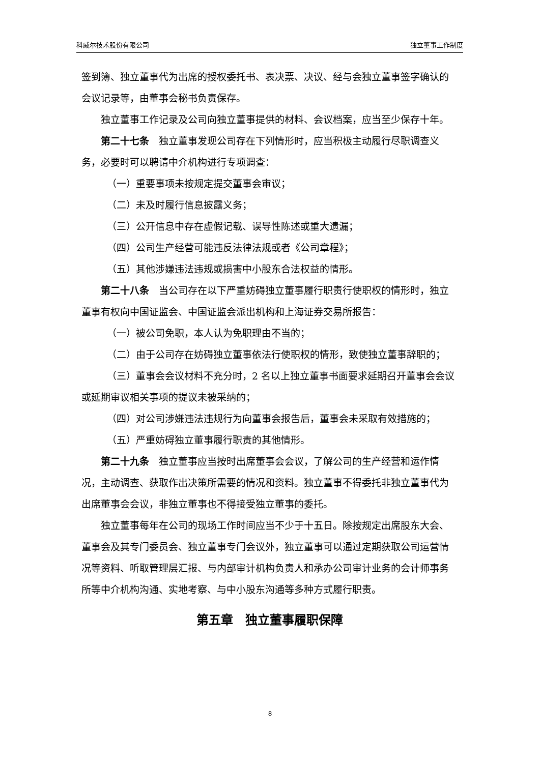科威尔技术股份有限公司 独立董事工作制度
签到簿、独立董事代为出席的授权委托书、表决票、决议、经与会独立董事签字确认的会议记录等，由董事会秘书负责保存。
独立董事工作记录及公司向独立董事提供的材料、会议档案，应当至少保存十年。
第二十七条　独立董事发现公司存在下列情形时，应当积极主动履行尽职调查义务，必要时可以聘请中介机构进行专项调查：
（一）重要事项未按规定提交董事会审议；
（二）未及时履行信息披露义务；
（三）公开信息中存在虚假记载、误导性陈述或重大遗漏；
（四）公司生产经营可能违反法律法规或者《公司章程》；
（五）其他涉嫌违法违规或损害中小股东合法权益的情形。
第二十八条　当公司存在以下严重妨碍独立董事履行职责行使职权的情形时，独立董事有权向中国证监会、中国证监会派出机构和上海证券交易所报告：
（一）被公司免职，本人认为免职理由不当的；
（二）由于公司存在妨碍独立董事依法行使职权的情形，致使独立董事辞职的；
（三）董事会会议材料不充分时，2 名以上独立董事书面要求延期召开董事会会议或延期审议相关事项的提议未被采纳的；
（四）对公司涉嫌违法违规行为向董事会报告后，董事会未采取有效措施的；
（五）严重妨碍独立董事履行职责的其他情形。
第二十九条　独立董事应当按时出席董事会会议，了解公司的生产经营和运作情况，主动调查、获取作出决策所需要的情况和资料。独立董事不得委托非独立董事代为出席董事会会议，非独立董事也不得接受独立董事的委托。
独立董事每年在公司的现场工作时间应当不少于十五日。除按规定出席股东大会、董事会及其专门委员会、独立董事专门会议外，独立董事可以通过定期获取公司运营情况等资料、听取管理层汇报、与内部审计机构负责人和承办公司审计业务的会计师事务所等中介机构沟通、实地考察、与中小股东沟通等多种方式履行职责。
第五章　独立董事履职保障
8